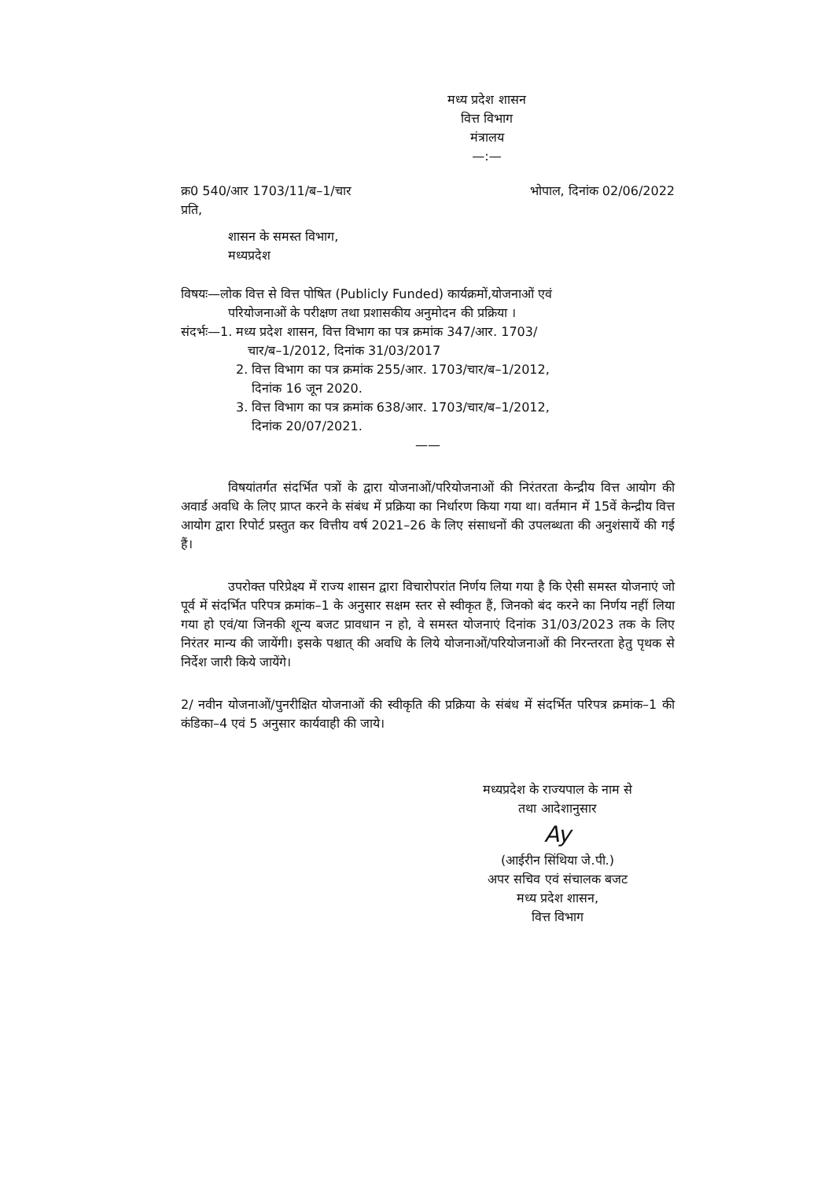मध्य प्रदेश शासन
वित्त विभाग
मंत्रालय
—:—
क्र0 540/आर 1703/11/ब–1/चार भोपाल, दिनांक 02/06/2022
प्रति,
शासन के समस्त विभाग,
मध्यप्रदेश
विषयः—लोक वित्त से वित्त पोषित (Publicly Funded) कार्यक्रमों,योजनाओं एवं
परियोजनाओं के परीक्षण तथा प्रशासकीय अनुमोदन की प्रक्रिया ।
संदर्भः—1. मध्य प्रदेश शासन, वित्त विभाग का पत्र क्रमांक 347/आर. 1703/
चार/ब–1/2012, दिनांक 31/03/2017
2. वित्त विभाग का पत्र क्रमांक 255/आर. 1703/चार/ब–1/2012,
दिनांक 16 जून 2020.
3. वित्त विभाग का पत्र क्रमांक 638/आर. 1703/चार/ब–1/2012,
दिनांक 20/07/2021.
——
विषयांतर्गत संदर्भित पत्रों के द्वारा योजनाओं/परियोजनाओं की निरंतरता केन्द्रीय वित्त आयोग की अवार्ड अवधि के लिए प्राप्त करने के संबंध में प्रक्रिया का निर्धारण किया गया था। वर्तमान में 15वें केन्द्रीय वित्त आयोग द्वारा रिपोर्ट प्रस्तुत कर वित्तीय वर्ष 2021–26 के लिए संसाधनों की उपलब्धता की अनुशंसायें की गई हैं।
उपरोक्त परिप्रेक्ष्य में राज्य शासन द्वारा विचारोपरांत निर्णय लिया गया है कि ऐसी समस्त योजनाएं जो पूर्व में संदर्भित परिपत्र क्रमांक–1 के अनुसार सक्षम स्तर से स्वीकृत हैं, जिनको बंद करने का निर्णय नहीं लिया गया हो एवं/या जिनकी शून्य बजट प्रावधान न हो, वे समस्त योजनाएं दिनांक 31/03/2023 तक के लिए निरंतर मान्य की जायेंगी। इसके पश्चात् की अवधि के लिये योजनाओं/परियोजनाओं की निरन्तरता हेतु पृथक से निर्देश जारी किये जायेंगे।
2/ नवीन योजनाओं/पुनरीक्षित योजनाओं की स्वीकृति की प्रक्रिया के संबंध में संदर्भित परिपत्र क्रमांक–1 की कंडिका–4 एवं 5 अनुसार कार्यवाही की जाये।
मध्यप्रदेश के राज्यपाल के नाम से
तथा आदेशानुसार
Ay
(आईरीन सिंथिया जे.पी.)
अपर सचिव एवं संचालक बजट
मध्य प्रदेश शासन,
वित्त विभाग